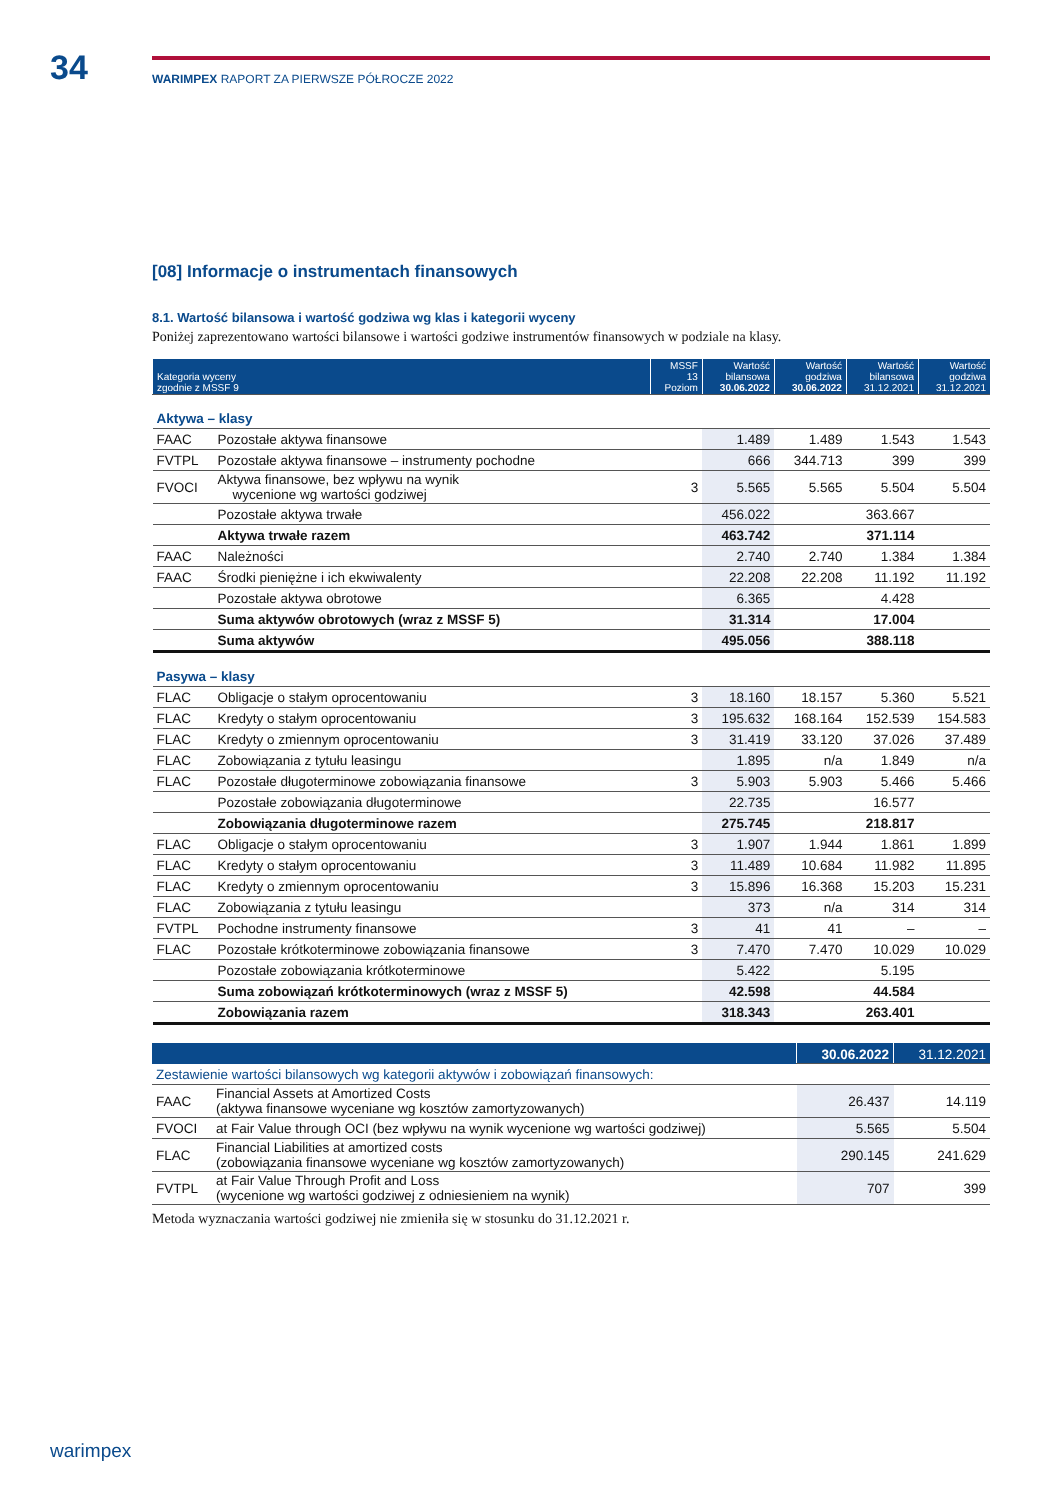34
WARIMPEX RAPORT ZA PIERWSZE PÓŁROCZE 2022
[08] Informacje o instrumentach finansowych
8.1. Wartość bilansowa i wartość godziwa wg klas i kategorii wyceny
Poniżej zaprezentowano wartości bilansowe i wartości godziwe instrumentów finansowych w podziale na klasy.
| Kategoria wyceny zgodnie z MSSF 9 | | MSSF 13 Poziom | Wartość bilansowa 30.06.2022 | Wartość godziwa 30.06.2022 | Wartość bilansowa 31.12.2021 | Wartość godziwa 31.12.2021 |
| --- | --- | --- | --- | --- | --- | --- |
| Aktywa – klasy | | | | | | |
| FAAC | Pozostałe aktywa finansowe | | 1.489 | 1.489 | 1.543 | 1.543 |
| FVTPL | Pozostałe aktywa finansowe – instrumenty pochodne | | 666 | 344.713 | 399 | 399 |
| FVOCI | Aktywa finansowe, bez wpływu na wynik wycenione wg wartości godziwej | 3 | 5.565 | 5.565 | 5.504 | 5.504 |
| | Pozostałe aktywa trwałe | | 456.022 | | 363.667 | |
| | Aktywa trwałe razem | | 463.742 | | 371.114 | |
| FAAC | Należności | | 2.740 | 2.740 | 1.384 | 1.384 |
| FAAC | Środki pieniężne i ich ekwiwalenty | | 22.208 | 22.208 | 11.192 | 11.192 |
| | Pozostałe aktywa obrotowe | | 6.365 | | 4.428 | |
| | Suma aktywów obrotowych (wraz z MSSF 5) | | 31.314 | | 17.004 | |
| | Suma aktywów | | 495.056 | | 388.118 | |
| Pasywa – klasy | | | | | | |
| FLAC | Obligacje o stałym oprocentowaniu | 3 | 18.160 | 18.157 | 5.360 | 5.521 |
| FLAC | Kredyty o stałym oprocentowaniu | 3 | 195.632 | 168.164 | 152.539 | 154.583 |
| FLAC | Kredyty o zmiennym oprocentowaniu | 3 | 31.419 | 33.120 | 37.026 | 37.489 |
| FLAC | Zobowiązania z tytułu leasingu | | 1.895 | n/a | 1.849 | n/a |
| FLAC | Pozostałe długoterminowe zobowiązania finansowe | 3 | 5.903 | 5.903 | 5.466 | 5.466 |
| | Pozostałe zobowiązania długoterminowe | | 22.735 | | 16.577 | |
| | Zobowiązania długoterminowe razem | | 275.745 | | 218.817 | |
| FLAC | Obligacje o stałym oprocentowaniu | 3 | 1.907 | 1.944 | 1.861 | 1.899 |
| FLAC | Kredyty o stałym oprocentowaniu | 3 | 11.489 | 10.684 | 11.982 | 11.895 |
| FLAC | Kredyty o zmiennym oprocentowaniu | 3 | 15.896 | 16.368 | 15.203 | 15.231 |
| FLAC | Zobowiązania z tytułu leasingu | | 373 | n/a | 314 | 314 |
| FVTPL | Pochodne instrumenty finansowe | 3 | 41 | 41 | – | – |
| FLAC | Pozostałe krótkoterminowe zobowiązania finansowe | 3 | 7.470 | 7.470 | 10.029 | 10.029 |
| | Pozostałe zobowiązania krótkoterminowe | | 5.422 | | 5.195 | |
| | Suma zobowiązań krótkoterminowych (wraz z MSSF 5) | | 42.598 | | 44.584 | |
| | Zobowiązania razem | | 318.343 | | 263.401 | |
| | | 30.06.2022 | 31.12.2021 |
| --- | --- | --- | --- |
| Zestawienie wartości bilansowych wg kategorii aktywów i zobowiązań finansowych: | | | |
| FAAC | Financial Assets at Amortized Costs (aktywa finansowe wyceniane wg kosztów zamortyzowanych) | 26.437 | 14.119 |
| FVOCI | at Fair Value through OCI (bez wpływu na wynik wycenione wg wartości godziwej) | 5.565 | 5.504 |
| FLAC | Financial Liabilities at amortized costs (zobowiązania finansowe wyceniane wg kosztów zamortyzowanych) | 290.145 | 241.629 |
| FVTPL | at Fair Value Through Profit and Loss (wycenione wg wartości godziwej z odniesieniem na wynik) | 707 | 399 |
Metoda wyznaczania wartości godziwej nie zmieniła się w stosunku do 31.12.2021 r.
warimpex